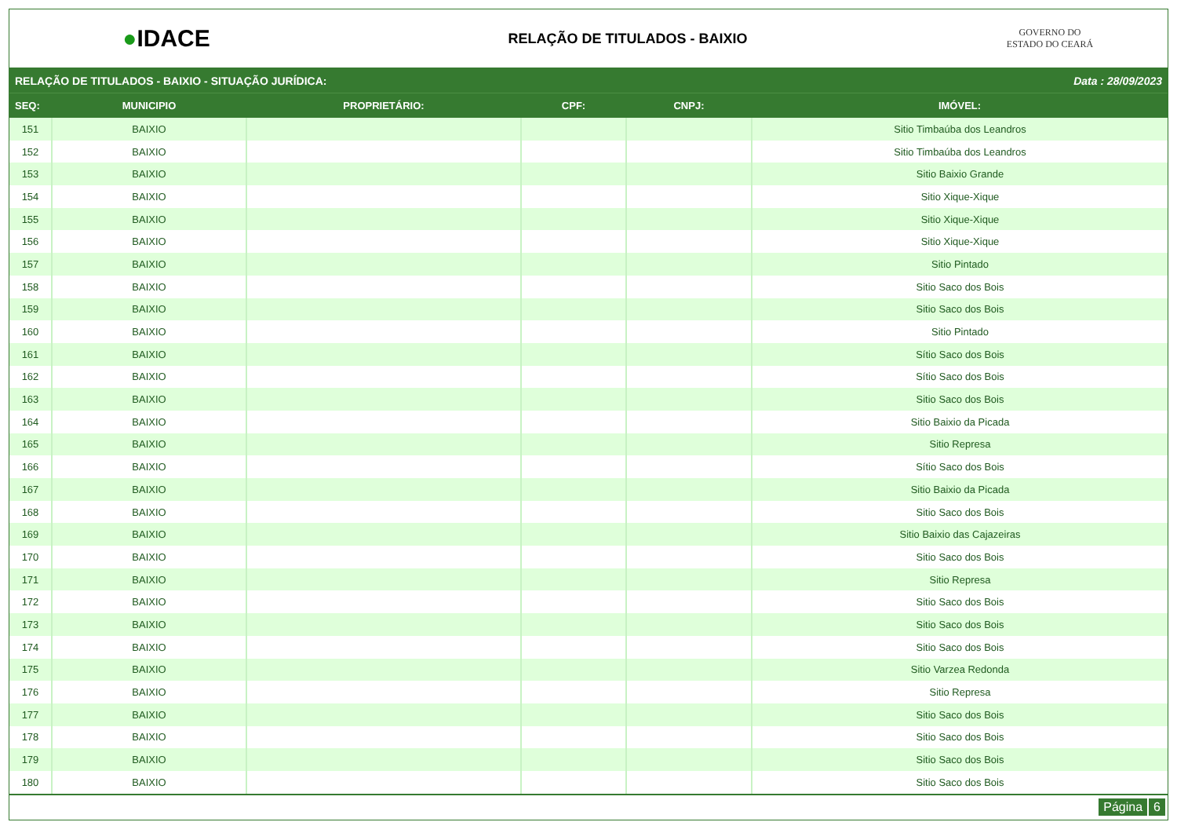●IDACE
RELAÇÃO DE TITULADOS - BAIXIO
GOVERNO DO
ESTADO DO CEARÁ
RELAÇÃO DE TITULADOS - BAIXIO - SITUAÇÃO JURÍDICA: Data : 28/09/2023
| SEQ: | MUNICIPIO | PROPRIETÁRIO: | CPF: | CNPJ: | IMÓVEL: |
| --- | --- | --- | --- | --- | --- |
| 151 | BAIXIO | | | | Sitio Timbaúba dos Leandros |
| 152 | BAIXIO | | | | Sitio Timbaúba dos Leandros |
| 153 | BAIXIO | | | | Sitio Baixio Grande |
| 154 | BAIXIO | | | | Sitio Xique-Xique |
| 155 | BAIXIO | | | | Sitio Xique-Xique |
| 156 | BAIXIO | | | | Sitio Xique-Xique |
| 157 | BAIXIO | | | | Sitio Pintado |
| 158 | BAIXIO | | | | Sitio Saco dos Bois |
| 159 | BAIXIO | | | | Sitio Saco dos Bois |
| 160 | BAIXIO | | | | Sitio Pintado |
| 161 | BAIXIO | | | | Sítio Saco dos Bois |
| 162 | BAIXIO | | | | Sítio Saco dos Bois |
| 163 | BAIXIO | | | | Sitio Saco dos Bois |
| 164 | BAIXIO | | | | Sitio Baixio da Picada |
| 165 | BAIXIO | | | | Sitio Represa |
| 166 | BAIXIO | | | | Sítio Saco dos Bois |
| 167 | BAIXIO | | | | Sitio Baixio da Picada |
| 168 | BAIXIO | | | | Sitio Saco dos Bois |
| 169 | BAIXIO | | | | Sitio Baixio das Cajazeiras |
| 170 | BAIXIO | | | | Sitio Saco dos Bois |
| 171 | BAIXIO | | | | Sitio Represa |
| 172 | BAIXIO | | | | Sitio Saco dos Bois |
| 173 | BAIXIO | | | | Sitio Saco dos Bois |
| 174 | BAIXIO | | | | Sitio Saco dos Bois |
| 175 | BAIXIO | | | | Sitio Varzea Redonda |
| 176 | BAIXIO | | | | Sitio Represa |
| 177 | BAIXIO | | | | Sitio Saco dos Bois |
| 178 | BAIXIO | | | | Sitio Saco dos Bois |
| 179 | BAIXIO | | | | Sitio Saco dos Bois |
| 180 | BAIXIO | | | | Sitio Saco dos Bois |
Página 6